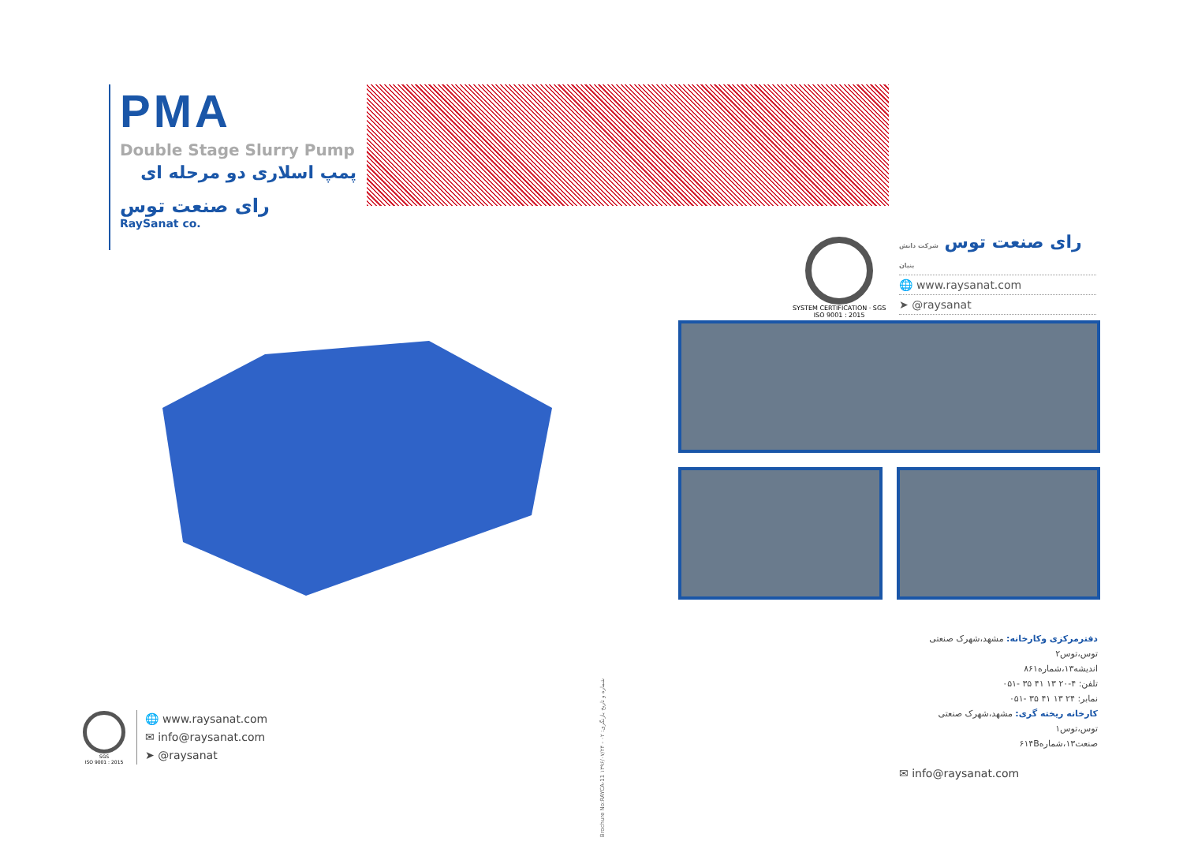PMA
Double Stage Slurry Pump
پمپ اسلاری دو مرحله ای
رای صنعت توس
RaySanat co.
SYSTEM CERTIFICATION · SGS
ISO 9001 : 2015
رای صنعت توس شرکت دانش بنیان
🌐 www.raysanat.com
➤ @raysanat
دفترمرکزی وکارخانه: مشهد،شهرک صنعتی توس،توس۲
اندیشه۱۳،شماره۸۶۱
تلفن: ۴-۲۰ ۱۳ ۴۱ ۳۵ -۰۵۱
نمابر: ۲۴ ۱۳ ۴۱ ۳۵ -۰۵۱
کارخانه ریخته گری: مشهد،شهرک صنعتی توس،توس۱
صنعت۱۳،شماره۶۱۴B
✉ info@raysanat.com
SGS
ISO 9001 : 2015
🌐 www.raysanat.com
✉ info@raysanat.com
➤ @raysanat
Brochure No:RAYCA-11 شماره و تاریخ بازنگری: ۰۲ - ۱۳۹۶/۰۷/۲۴